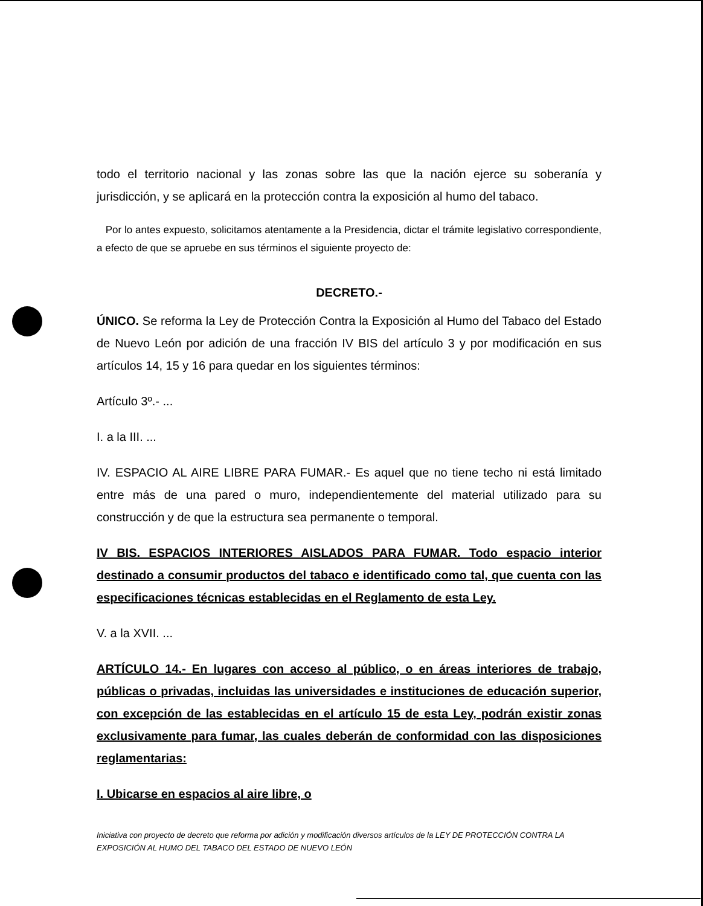todo el territorio nacional y las zonas sobre las que la nación ejerce su soberanía y jurisdicción, y se aplicará en la protección contra la exposición al humo del tabaco.
Por lo antes expuesto, solicitamos atentamente a la Presidencia, dictar el trámite legislativo correspondiente, a efecto de que se apruebe en sus términos el siguiente proyecto de:
DECRETO.-
ÚNICO. Se reforma la Ley de Protección Contra la Exposición al Humo del Tabaco del Estado de Nuevo León por adición de una fracción IV BIS del artículo 3 y por modificación en sus artículos 14, 15 y 16 para quedar en los siguientes términos:
Artículo 3º.- ...
I. a la III. ...
IV. ESPACIO AL AIRE LIBRE PARA FUMAR.- Es aquel que no tiene techo ni está limitado entre más de una pared o muro, independientemente del material utilizado para su construcción y de que la estructura sea permanente o temporal.
IV BIS. ESPACIOS INTERIORES AISLADOS PARA FUMAR. Todo espacio interior destinado a consumir productos del tabaco e identificado como tal, que cuenta con las especificaciones técnicas establecidas en el Reglamento de esta Ley.
V. a la XVII. ...
ARTÍCULO 14.- En lugares con acceso al público, o en áreas interiores de trabajo, públicas o privadas, incluidas las universidades e instituciones de educación superior, con excepción de las establecidas en el artículo 15 de esta Ley, podrán existir zonas exclusivamente para fumar, las cuales deberán de conformidad con las disposiciones reglamentarias:
I. Ubicarse en espacios al aire libre, o
Iniciativa con proyecto de decreto que reforma por adición y modificación diversos artículos de la LEY DE PROTECCIÓN CONTRA LA EXPOSICIÓN AL HUMO DEL TABACO DEL ESTADO DE NUEVO LEÓN